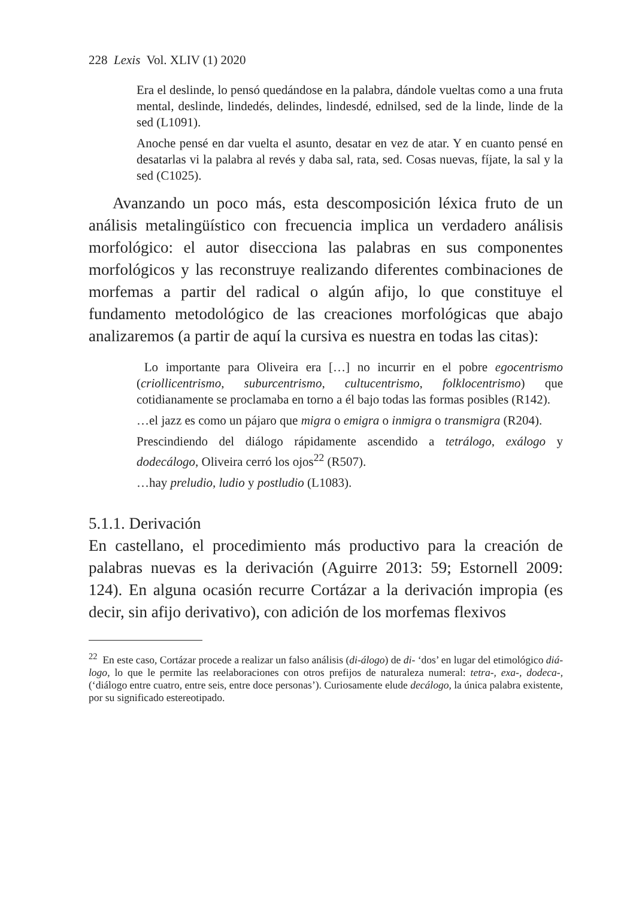228 Lexis Vol. XLIV (1) 2020
Era el deslinde, lo pensó quedándose en la palabra, dándole vueltas como a una fruta mental, deslinde, lindedés, delindes, lindesdé, ednilsed, sed de la linde, linde de la sed (L1091).
Anoche pensé en dar vuelta el asunto, desatar en vez de atar. Y en cuanto pensé en desatarlas vi la palabra al revés y daba sal, rata, sed. Cosas nuevas, fíjate, la sal y la sed (C1025).
Avanzando un poco más, esta descomposición léxica fruto de un análisis metalingüístico con frecuencia implica un verdadero análisis morfológico: el autor disecciona las palabras en sus componentes morfológicos y las reconstruye realizando diferentes combinaciones de morfemas a partir del radical o algún afijo, lo que constituye el fundamento metodológico de las creaciones morfológicas que abajo analizaremos (a partir de aquí la cursiva es nuestra en todas las citas):
Lo importante para Oliveira era […] no incurrir en el pobre egocentrismo (criollicentrismo, suburcentrismo, cultucentrismo, folklocentrismo) que cotidianamente se proclamaba en torno a él bajo todas las formas posibles (R142).
…el jazz es como un pájaro que migra o emigra o inmigra o transmigra (R204).
Prescindiendo del diálogo rápidamente ascendido a tetrálogo, exálogo y dodecálogo, Oliveira cerró los ojos<sup>22</sup> (R507).
…hay preludio, ludio y postludio (L1083).
5.1.1. Derivación
En castellano, el procedimiento más productivo para la creación de palabras nuevas es la derivación (Aguirre 2013: 59; Estornell 2009: 124). En alguna ocasión recurre Cortázar a la derivación impropia (es decir, sin afijo derivativo), con adición de los morfemas flexivos
<sup>22</sup> En este caso, Cortázar procede a realizar un falso análisis (di-álogo) de di- ‘dos’ en lugar del etimológico diá-logo, lo que le permite las reelaboraciones con otros prefijos de naturaleza numeral: tetra-, exa-, dodeca-, (‘diálogo entre cuatro, entre seis, entre doce personas’). Curiosamente elude decálogo, la única palabra existente, por su significado estereotipado.